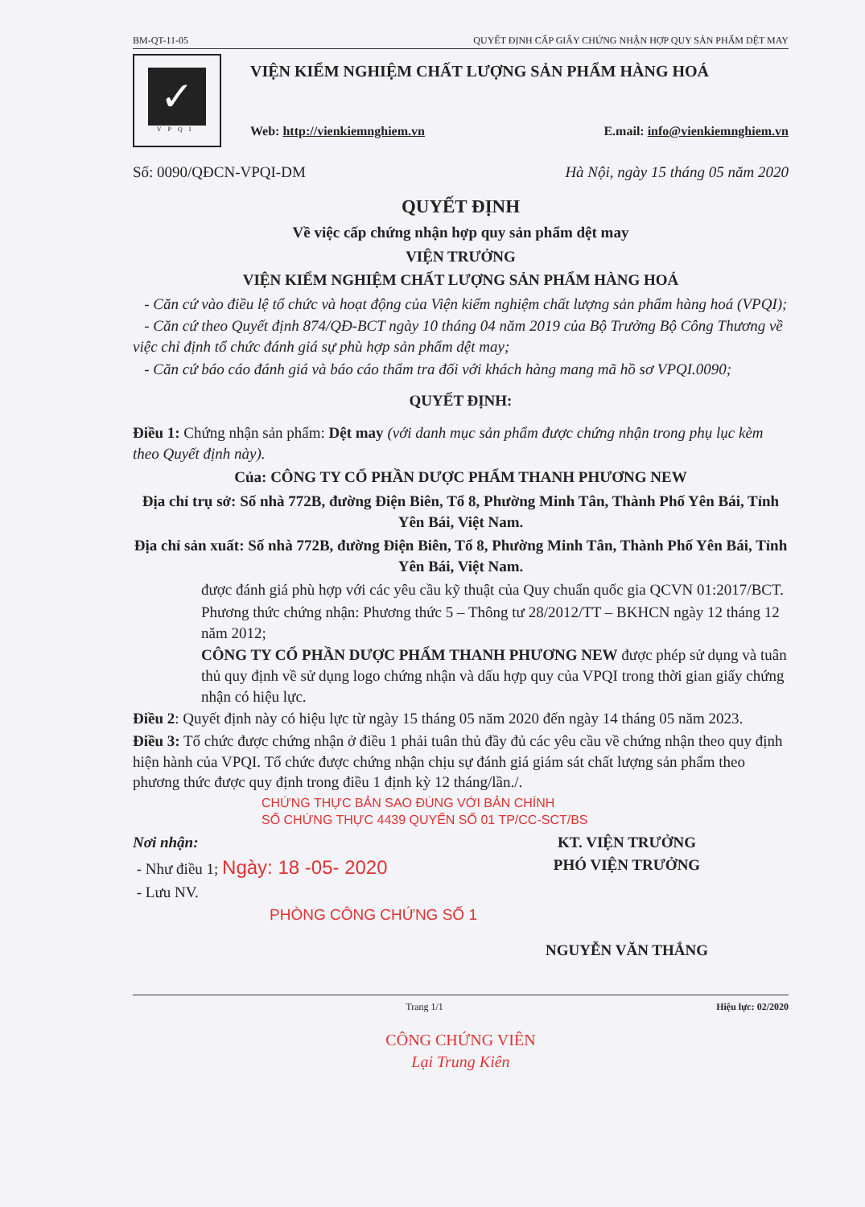BM-QT-11-05 QUYẾT ĐỊNH CẤP GIẤY CHỨNG NHẬN HỢP QUY SẢN PHẨM DỆT MAY
✓
VPQI
VIỆN KIỂM NGHIỆM CHẤT LƯỢNG SẢN PHẨM HÀNG HOÁ
Web: http://vienkiemnghiem.vn E.mail: info@vienkiemnghiem.vn
Số: 0090/QĐCN-VPQI-DM Hà Nội, ngày 15 tháng 05 năm 2020
QUYẾT ĐỊNH
Về việc cấp chứng nhận hợp quy sản phẩm dệt may
VIỆN TRƯỞNG
VIỆN KIỂM NGHIỆM CHẤT LƯỢNG SẢN PHẨM HÀNG HOÁ
- Căn cứ vào điều lệ tổ chức và hoạt động của Viện kiểm nghiệm chất lượng sản phẩm hàng hoá (VPQI);
- Căn cứ theo Quyết định 874/QĐ-BCT ngày 10 tháng 04 năm 2019 của Bộ Trưởng Bộ Công Thương về việc chỉ định tổ chức đánh giá sự phù hợp sản phẩm dệt may;
- Căn cứ báo cáo đánh giá và báo cáo thẩm tra đối với khách hàng mang mã hồ sơ VPQI.0090;
QUYẾT ĐỊNH:
Điều 1: Chứng nhận sản phẩm: Dệt may (với danh mục sản phẩm được chứng nhận trong phụ lục kèm theo Quyết định này).
Của: CÔNG TY CỔ PHẦN DƯỢC PHẨM THANH PHƯƠNG NEW
Địa chỉ trụ sở: Số nhà 772B, đường Điện Biên, Tổ 8, Phường Minh Tân, Thành Phố Yên Bái, Tỉnh Yên Bái, Việt Nam.
Địa chỉ sản xuất: Số nhà 772B, đường Điện Biên, Tổ 8, Phường Minh Tân, Thành Phố Yên Bái, Tỉnh Yên Bái, Việt Nam.
được đánh giá phù hợp với các yêu cầu kỹ thuật của Quy chuẩn quốc gia QCVN 01:2017/BCT.
Phương thức chứng nhận: Phương thức 5 – Thông tư 28/2012/TT – BKHCN ngày 12 tháng 12 năm 2012;
CÔNG TY CỔ PHẦN DƯỢC PHẨM THANH PHƯƠNG NEW được phép sử dụng và tuân thủ quy định về sử dụng logo chứng nhận và dấu hợp quy của VPQI trong thời gian giấy chứng nhận có hiệu lực.
Điều 2: Quyết định này có hiệu lực từ ngày 15 tháng 05 năm 2020 đến ngày 14 tháng 05 năm 2023.
Điều 3: Tổ chức được chứng nhận ở điều 1 phải tuân thủ đầy đủ các yêu cầu về chứng nhận theo quy định hiện hành của VPQI. Tổ chức được chứng nhận chịu sự đánh giá giám sát chất lượng sản phẩm theo phương thức được quy định trong điều 1 định kỳ 12 tháng/lần./.
CHỨNG THỰC BẢN SAO ĐÚNG VỚI BẢN CHÍNH
SỐ CHỨNG THỰC 4439 QUYỂN SỐ 01 TP/CC-SCT/BS
Nơi nhận:
- Như điều 1; Ngày: 18 -05- 2020
- Lưu NV.
PHÒNG CÔNG CHỨNG SỐ 1
KT. VIỆN TRƯỞNG
PHÓ VIỆN TRƯỞNG
NGUYỄN VĂN THẮNG
Trang 1/1 Hiệu lực: 02/2020
CÔNG CHỨNG VIÊN
Lại Trung Kiên